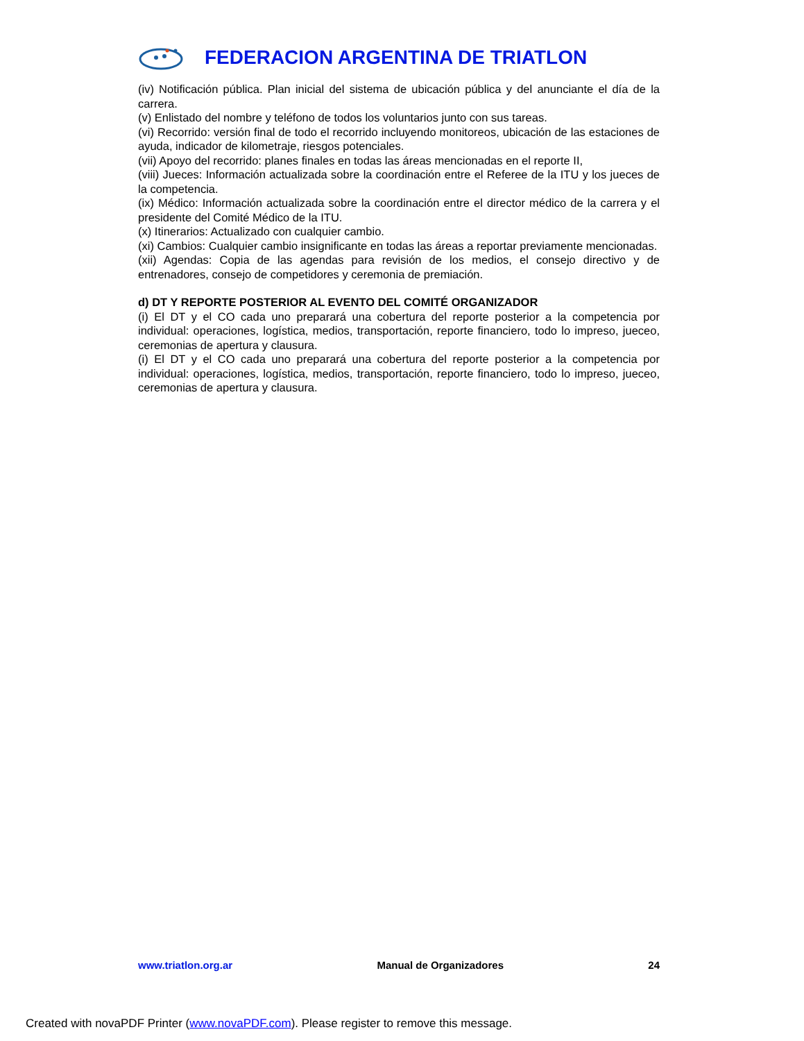FEDERACION ARGENTINA DE TRIATLON
(iv) Notificación pública. Plan inicial del sistema de ubicación pública y del anunciante el día de la carrera.
(v) Enlistado del nombre y teléfono de todos los voluntarios junto con sus tareas.
(vi) Recorrido: versión final de todo el recorrido incluyendo monitoreos, ubicación de las estaciones de ayuda, indicador de kilometraje, riesgos potenciales.
(vii) Apoyo del recorrido: planes finales en todas las áreas mencionadas en el reporte II,
(viii) Jueces: Información actualizada sobre la coordinación entre el Referee de la ITU y los jueces de la competencia.
(ix) Médico: Información actualizada sobre la coordinación entre el director médico de la carrera y el presidente del Comité Médico de la ITU.
(x) Itinerarios: Actualizado con cualquier cambio.
(xi) Cambios: Cualquier cambio insignificante en todas las áreas a reportar previamente mencionadas.
(xii) Agendas: Copia de las agendas para revisión de los medios, el consejo directivo y de entrenadores, consejo de competidores y ceremonia de premiación.
d) DT Y REPORTE POSTERIOR AL EVENTO DEL COMITÉ ORGANIZADOR
(i) El DT y el CO cada uno preparará una cobertura del reporte posterior a la competencia por individual: operaciones, logística, medios, transportación, reporte financiero, todo lo impreso, jueceo, ceremonias de apertura y clausura.
(i) El DT y el CO cada uno preparará una cobertura del reporte posterior a la competencia por individual: operaciones, logística, medios, transportación, reporte financiero, todo lo impreso, jueceo, ceremonias de apertura y clausura.
www.triatlon.org.ar Manual de Organizadores 24
Created with novaPDF Printer (www.novaPDF.com). Please register to remove this message.